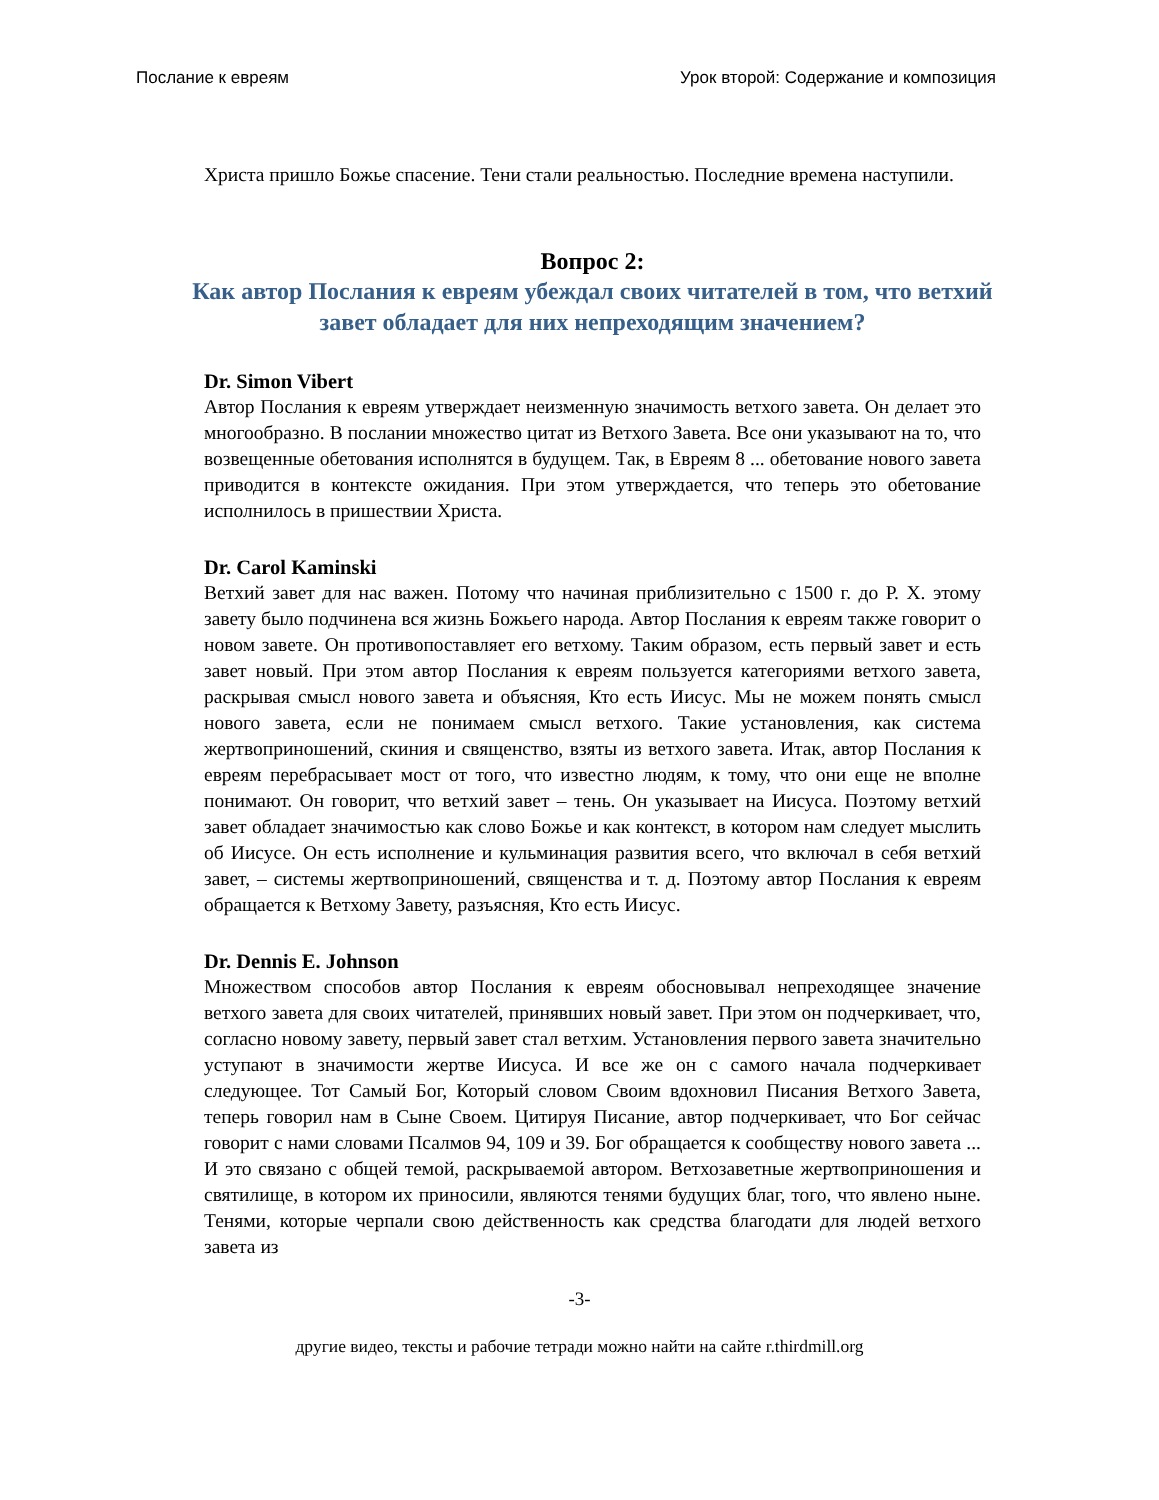Послание к евреям Урок второй: Содержание и композиция
Христа пришло Божье спасение. Тени стали реальностью. Последние времена наступили.
Вопрос 2:
Как автор Послания к евреям убеждал своих читателей в том, что ветхий завет обладает для них непреходящим значением?
Dr. Simon Vibert
Автор Послания к евреям утверждает неизменную значимость ветхого завета. Он делает это многообразно. В послании множество цитат из Ветхого Завета. Все они указывают на то, что возвещенные обетования исполнятся в будущем. Так, в Евреям 8 ... обетование нового завета приводится в контексте ожидания. При этом утверждается, что теперь это обетование исполнилось в пришествии Христа.
Dr. Carol Kaminski
Ветхий завет для нас важен. Потому что начиная приблизительно с 1500 г. до Р. Х. этому завету было подчинена вся жизнь Божьего народа. Автор Послания к евреям также говорит о новом завете. Он противопоставляет его ветхому. Таким образом, есть первый завет и есть завет новый. При этом автор Послания к евреям пользуется категориями ветхого завета, раскрывая смысл нового завета и объясняя, Кто есть Иисус. Мы не можем понять смысл нового завета, если не понимаем смысл ветхого. Такие установления, как система жертвоприношений, скиния и священство, взяты из ветхого завета. Итак, автор Послания к евреям перебрасывает мост от того, что известно людям, к тому, что они еще не вполне понимают. Он говорит, что ветхий завет – тень. Он указывает на Иисуса. Поэтому ветхий завет обладает значимостью как слово Божье и как контекст, в котором нам следует мыслить об Иисусе. Он есть исполнение и кульминация развития всего, что включал в себя ветхий завет, – системы жертвоприношений, священства и т. д. Поэтому автор Послания к евреям обращается к Ветхому Завету, разъясняя, Кто есть Иисус.
Dr. Dennis E. Johnson
Множеством способов автор Послания к евреям обосновывал непреходящее значение ветхого завета для своих читателей, принявших новый завет. При этом он подчеркивает, что, согласно новому завету, первый завет стал ветхим. Установления первого завета значительно уступают в значимости жертве Иисуса. И все же он с самого начала подчеркивает следующее. Тот Самый Бог, Который словом Своим вдохновил Писания Ветхого Завета, теперь говорил нам в Сыне Своем. Цитируя Писание, автор подчеркивает, что Бог сейчас говорит с нами словами Псалмов 94, 109 и 39. Бог обращается к сообществу нового завета ... И это связано с общей темой, раскрываемой автором. Ветхозаветные жертвоприношения и святилище, в котором их приносили, являются тенями будущих благ, того, что явлено ныне. Тенями, которые черпали свою действенность как средства благодати для людей ветхого завета из
-3-
другие видео, тексты и рабочие тетради можно найти на сайте r.thirdmill.org